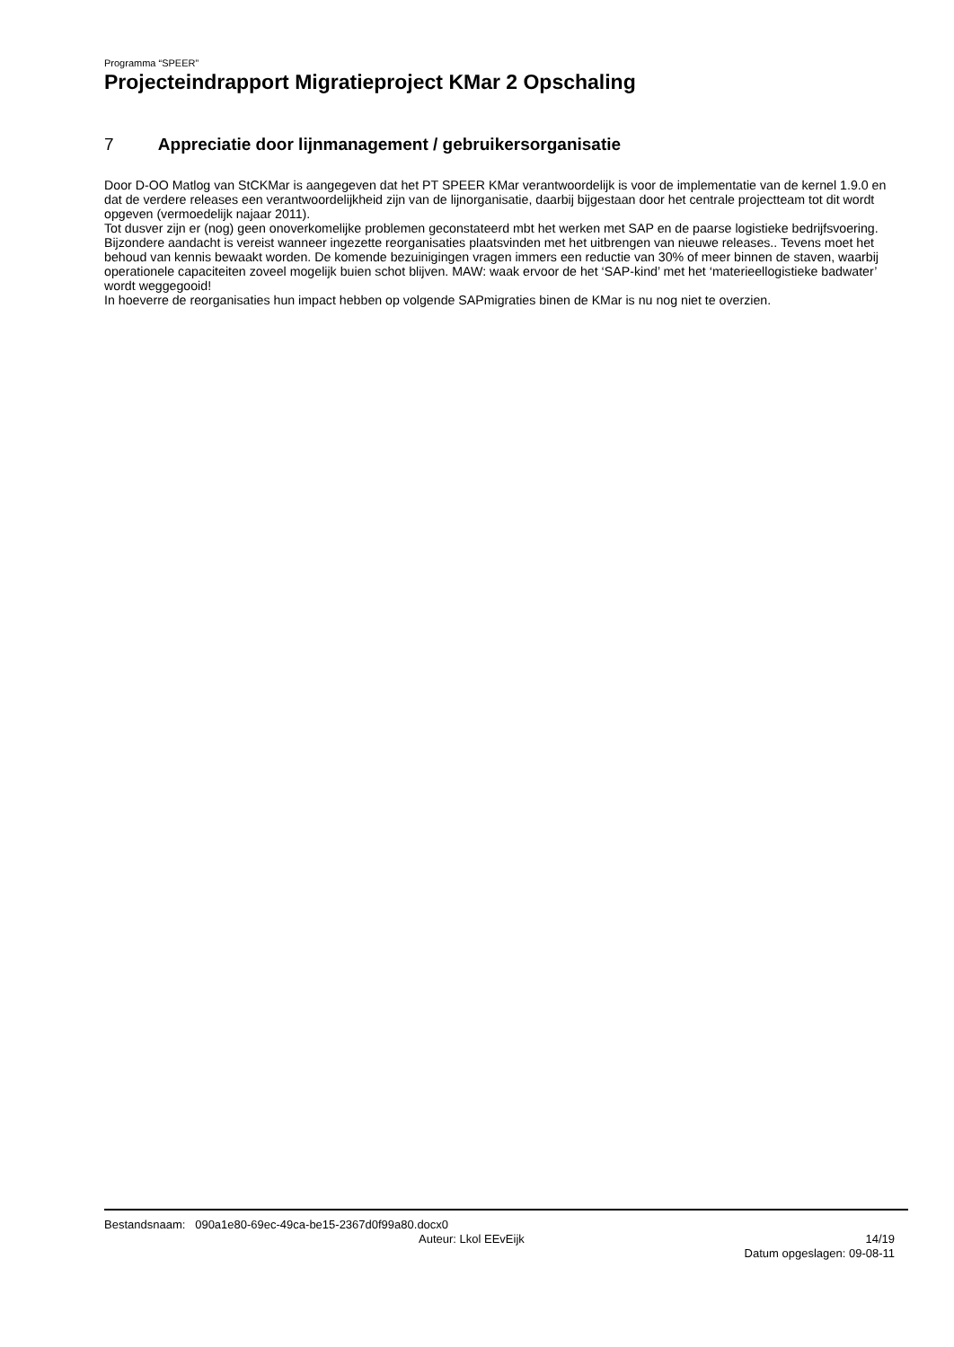Programma “SPEER”
Projecteindrapport Migratieproject KMar 2 Opschaling
7 Appreciatie door lijnmanagement / gebruikersorganisatie
Door D-OO Matlog van StCKMar is aangegeven dat het PT SPEER KMar verantwoordelijk is voor de implementatie van de kernel 1.9.0 en dat de verdere releases een verantwoordelijkheid zijn van de lijnorganisatie, daarbij bijgestaan door het centrale projectteam tot dit wordt opgeven (vermoedelijk najaar 2011).
Tot dusver zijn er (nog) geen onoverkomelijke problemen geconstateerd mbt het werken met SAP en de paarse logistieke bedrijfsvoering.
Bijzondere aandacht is vereist wanneer ingezette reorganisaties plaatsvinden met het uitbrengen van nieuwe releases.. Tevens moet het behoud van kennis bewaakt worden. De komende bezuinigingen vragen immers een reductie van 30% of meer binnen de staven, waarbij operationele capaciteiten zoveel mogelijk buien schot blijven. MAW: waak ervoor de het ‘SAP-kind’ met het ‘materieellogistieke badwater’ wordt weggegooid!
In hoeverre de reorganisaties hun impact hebben op volgende SAPmigraties binen de KMar is nu nog niet te overzien.
Bestandsnaam: 090a1e80-69ec-49ca-be15-2367d0f99a80.docx0
Auteur: Lkol EEvEijk 14/19
Datum opgeslagen: 09-08-11